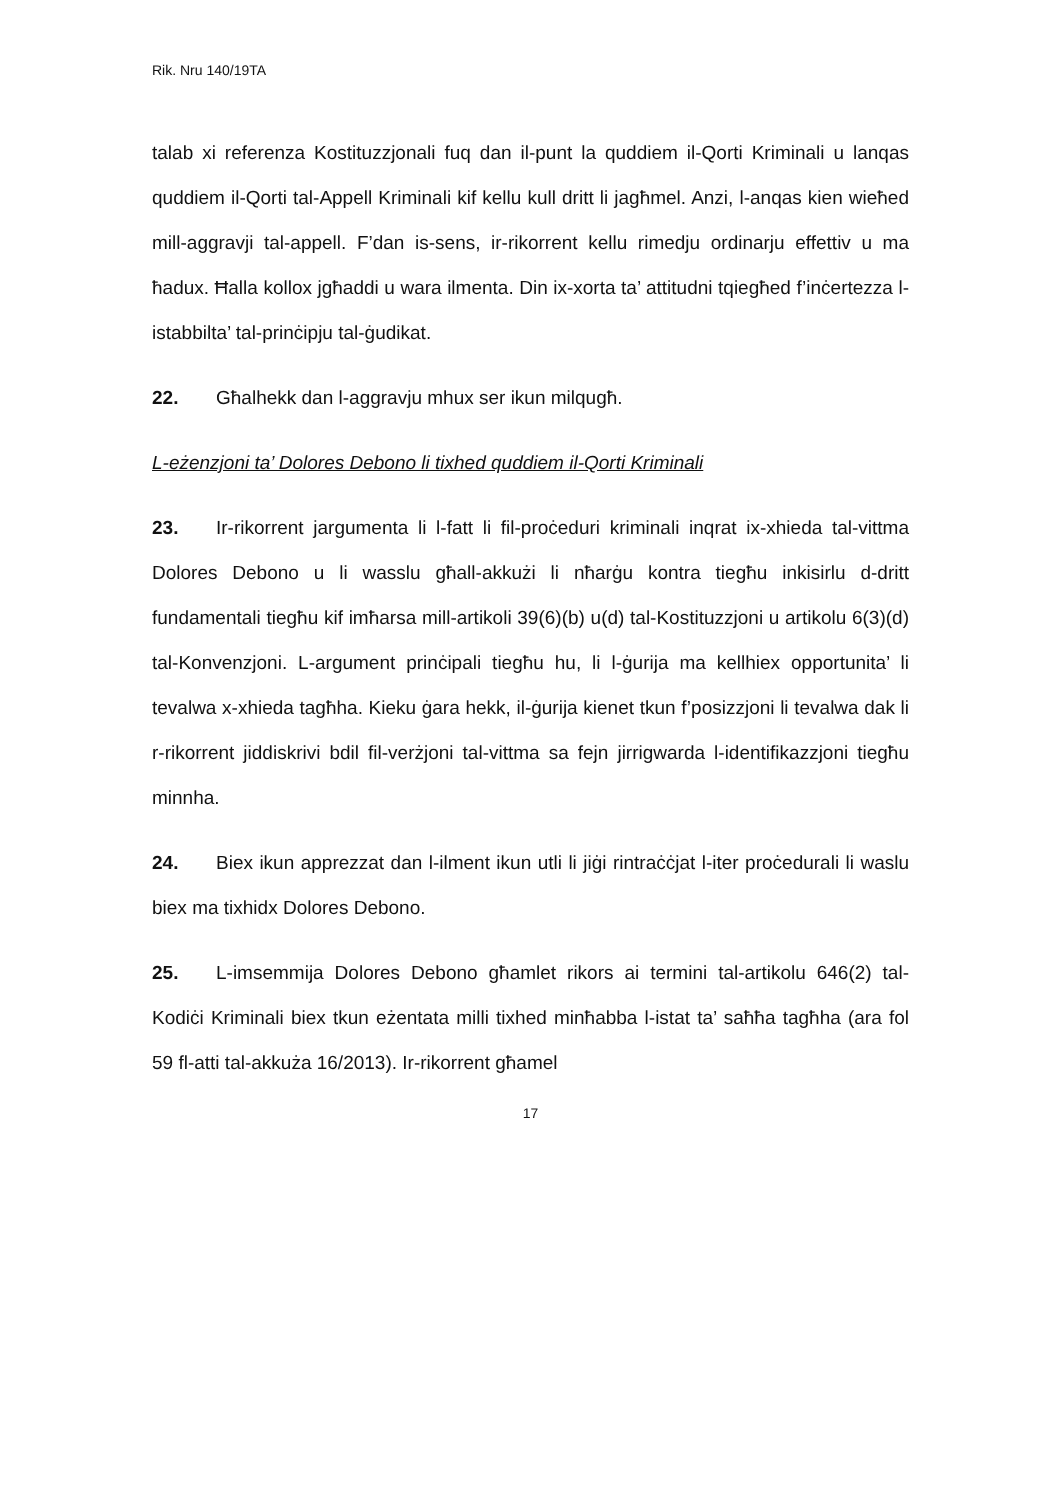Rik. Nru 140/19TA
talab xi referenza Kostituzzjonali fuq dan il-punt la quddiem il-Qorti Kriminali u lanqas quddiem il-Qorti tal-Appell Kriminali kif kellu kull dritt li jagħmel. Anzi, l-anqas kien wieħed mill-aggravji tal-appell. F’dan is-sens, ir-rikorrent kellu rimedju ordinarju effettiv u ma ħadux. Ħalla kollox jgħaddi u wara ilmenta. Din ix-xorta ta’ attitudni tqiegħed f’inċertezza l-istabbilta’ tal-prinċipju tal-ġudikat.
22. Għalhekk dan l-aggravju mhux ser ikun milqugħ.
L-eżenzjoni ta’ Dolores Debono li tixhed quddiem il-Qorti Kriminali
23. Ir-rikorrent jargumenta li l-fatt li fil-proċeduri kriminali inqrat ix-xhieda tal-vittma Dolores Debono u li wasslu għall-akkużi li nħarġu kontra tiegħu inkisirlu d-dritt fundamentali tiegħu kif imħarsa mill-artikoli 39(6)(b) u(d) tal-Kostituzzjoni u artikolu 6(3)(d) tal-Konvenzjoni. L-argument prinċipali tiegħu hu, li l-ġurija ma kellhiex opportunita’ li tevalwa x-xhieda tagħha. Kieku ġara hekk, il-ġurija kienet tkun f’posizzjoni li tevalwa dak li r-rikorrent jiddiskrivi bdil fil-verżjoni tal-vittma sa fejn jirrigwarda l-identifikazzjoni tiegħu minnha.
24. Biex ikun apprezzat dan l-ilment ikun utli li jiġi rintraċċjat l-iter proċedurali li waslu biex ma tixhidx Dolores Debono.
25. L-imsemmija Dolores Debono għamlet rikors ai termini tal-artikolu 646(2) tal-Kodiċi Kriminali biex tkun eżentata milli tixhed minħabba l-istat ta’ saħħa tagħha (ara fol 59 fl-atti tal-akkuża 16/2013). Ir-rikorrent għamel
17